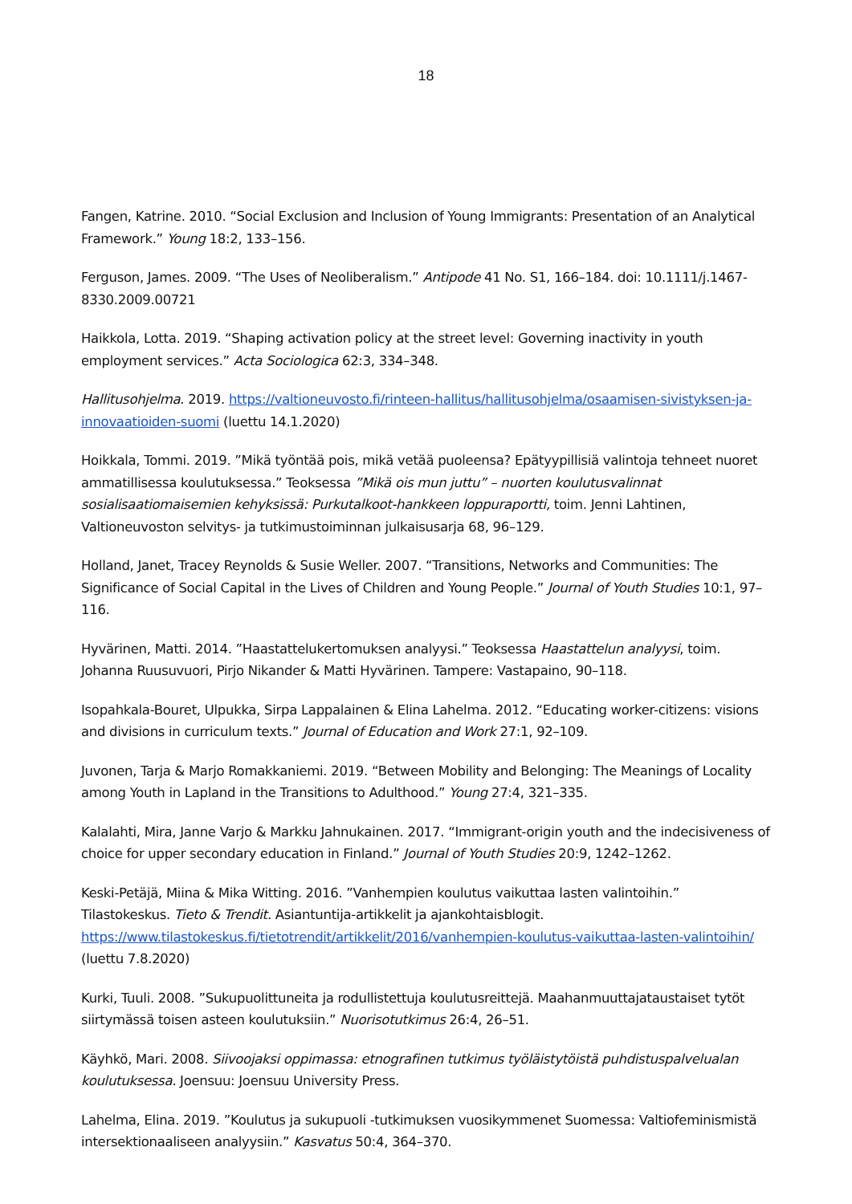18
Fangen, Katrine. 2010. “Social Exclusion and Inclusion of Young Immigrants: Presentation of an Analytical Framework.” Young 18:2, 133–156.
Ferguson, James. 2009. “The Uses of Neoliberalism.” Antipode 41 No. S1, 166–184. doi: 10.1111/j.1467-8330.2009.00721
Haikkola, Lotta. 2019. “Shaping activation policy at the street level: Governing inactivity in youth employment services.” Acta Sociologica 62:3, 334–348.
Hallitusohjelma. 2019. https://valtioneuvosto.fi/rinteen-hallitus/hallitusohjelma/osaamisen-sivistyksen-ja-innovaatioiden-suomi (luettu 14.1.2020)
Hoikkala, Tommi. 2019. ”Mikä työntää pois, mikä vetää puoleensa? Epätyypillisiä valintoja tehneet nuoret ammatillisessa koulutuksessa.” Teoksessa ”Mikä ois mun juttu” – nuorten koulutusvalinnat sosialisaatiomaisemien kehyksissä: Purkutalkoot-hankkeen loppuraportti, toim. Jenni Lahtinen, Valtioneuvoston selvitys- ja tutkimustoiminnan julkaisusarja 68, 96–129.
Holland, Janet, Tracey Reynolds & Susie Weller. 2007. “Transitions, Networks and Communities: The Significance of Social Capital in the Lives of Children and Young People.” Journal of Youth Studies 10:1, 97–116.
Hyvärinen, Matti. 2014. ”Haastattelukertomuksen analyysi.” Teoksessa Haastattelun analyysi, toim. Johanna Ruusuvuori, Pirjo Nikander & Matti Hyvärinen. Tampere: Vastapaino, 90–118.
Isopahkala-Bouret, Ulpukka, Sirpa Lappalainen & Elina Lahelma. 2012. “Educating worker-citizens: visions and divisions in curriculum texts.” Journal of Education and Work 27:1, 92–109.
Juvonen, Tarja & Marjo Romakkaniemi. 2019. “Between Mobility and Belonging: The Meanings of Locality among Youth in Lapland in the Transitions to Adulthood.” Young 27:4, 321–335.
Kalalahti, Mira, Janne Varjo & Markku Jahnukainen. 2017. “Immigrant-origin youth and the indecisiveness of choice for upper secondary education in Finland.” Journal of Youth Studies 20:9, 1242–1262.
Keski-Petäjä, Miina & Mika Witting. 2016. ”Vanhempien koulutus vaikuttaa lasten valintoihin.” Tilastokeskus. Tieto & Trendit. Asiantuntija-artikkelit ja ajankohtaisblogit. https://www.tilastokeskus.fi/tietotrendit/artikkelit/2016/vanhempien-koulutus-vaikuttaa-lasten-valintoihin/ (luettu 7.8.2020)
Kurki, Tuuli. 2008. ”Sukupuolittuneita ja rodullistettuja koulutusreittejä. Maahanmuuttajataustaiset tytöt siirtymässä toisen asteen koulutuksiin.” Nuorisotutkimus 26:4, 26–51.
Käyhkö, Mari. 2008. Siivoojaksi oppimassa: etnografinen tutkimus työläistytöistä puhdistuspalvelualan koulutuksessa. Joensuu: Joensuu University Press.
Lahelma, Elina. 2019. ”Koulutus ja sukupuoli -tutkimuksen vuosikymmenet Suomessa: Valtiofeminismistä intersektionaaliseen analyysiin.” Kasvatus 50:4, 364–370.